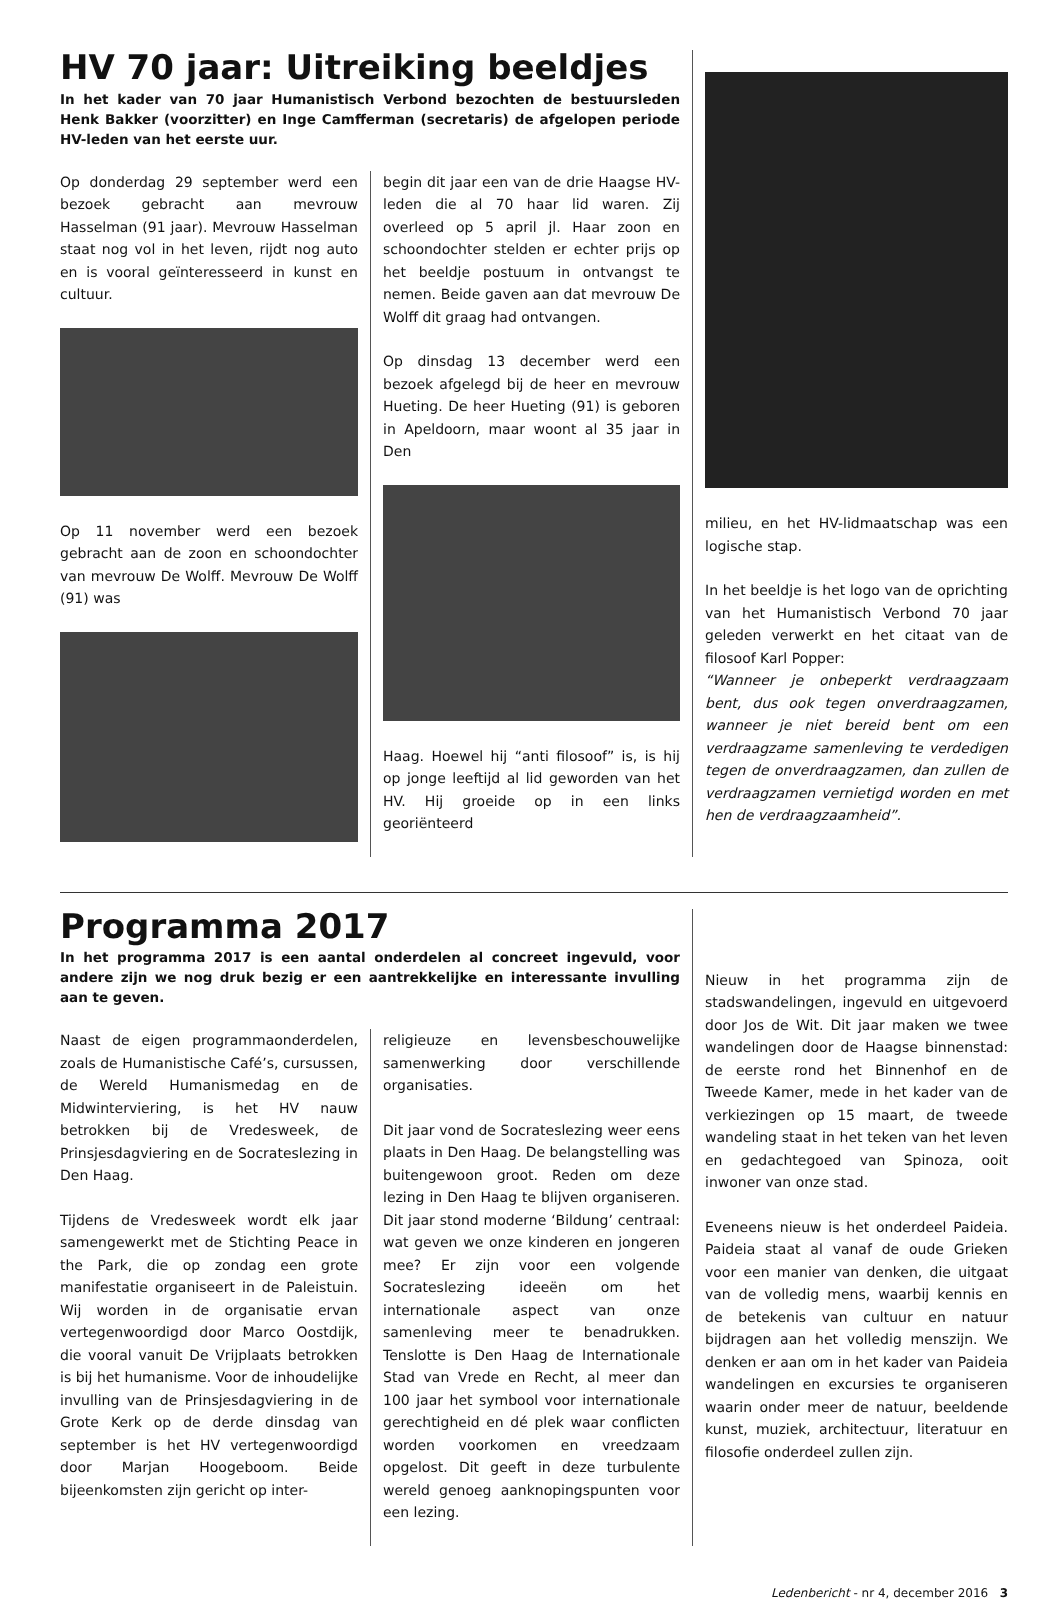HV 70 jaar: Uitreiking beeldjes
In het kader van 70 jaar Humanistisch Verbond bezochten de bestuursleden Henk Bakker (voorzitter) en Inge Camfferman (secretaris) de afgelopen periode HV-leden van het eerste uur.
Op donderdag 29 september werd een bezoek gebracht aan mevrouw Hasselman (91 jaar). Mevrouw Hasselman staat nog vol in het leven, rijdt nog auto en is vooral geïnteresseerd in kunst en cultuur.
Op 11 november werd een bezoek gebracht aan de zoon en schoondochter van mevrouw De Wolff. Mevrouw De Wolff (91) was
begin dit jaar een van de drie Haagse HV-leden die al 70 haar lid waren. Zij overleed op 5 april jl. Haar zoon en schoondochter stelden er echter prijs op het beeldje postuum in ontvangst te nemen. Beide gaven aan dat mevrouw De Wolff dit graag had ontvangen.
Op dinsdag 13 december werd een bezoek afgelegd bij de heer en mevrouw Hueting. De heer Hueting (91) is geboren in Apeldoorn, maar woont al 35 jaar in Den
Haag. Hoewel hij “anti filosoof” is, is hij op jonge leeftijd al lid geworden van het HV. Hij groeide op in een links georiënteerd
milieu, en het HV-lidmaatschap was een logische stap.
In het beeldje is het logo van de oprichting van het Humanistisch Verbond 70 jaar geleden verwerkt en het citaat van de filosoof Karl Popper:
“Wanneer je onbeperkt verdraagzaam bent, dus ook tegen onverdraagzamen, wanneer je niet bereid bent om een verdraagzame samenleving te verdedigen tegen de onverdraagzamen, dan zullen de verdraagzamen vernietigd worden en met hen de verdraagzaamheid”.
Programma 2017
In het programma 2017 is een aantal onderdelen al concreet ingevuld, voor andere zijn we nog druk bezig er een aantrekkelijke en interessante invulling aan te geven.
Naast de eigen programmaonderdelen, zoals de Humanistische Café’s, cursussen, de Wereld Humanismedag en de Midwinterviering, is het HV nauw betrokken bij de Vredesweek, de Prinsjesdagviering en de Socrateslezing in Den Haag.
Tijdens de Vredesweek wordt elk jaar samengewerkt met de Stichting Peace in the Park, die op zondag een grote manifestatie organiseert in de Paleistuin. Wij worden in de organisatie ervan vertegenwoordigd door Marco Oostdijk, die vooral vanuit De Vrijplaats betrokken is bij het humanisme. Voor de inhoudelijke invulling van de Prinsjesdagviering in de Grote Kerk op de derde dinsdag van september is het HV vertegenwoordigd door Marjan Hoogeboom. Beide bijeenkomsten zijn gericht op inter-
religieuze en levensbeschouwelijke samenwerking door verschillende organisaties.
Dit jaar vond de Socrateslezing weer eens plaats in Den Haag. De belangstelling was buitengewoon groot. Reden om deze lezing in Den Haag te blijven organiseren. Dit jaar stond moderne ‘Bildung’ centraal: wat geven we onze kinderen en jongeren mee? Er zijn voor een volgende Socrateslezing ideeën om het internationale aspect van onze samenleving meer te benadrukken. Tenslotte is Den Haag de Internationale Stad van Vrede en Recht, al meer dan 100 jaar het symbool voor internationale gerechtigheid en dé plek waar conflicten worden voorkomen en vreedzaam opgelost. Dit geeft in deze turbulente wereld genoeg aanknopingspunten voor een lezing.
Nieuw in het programma zijn de stadswandelingen, ingevuld en uitgevoerd door Jos de Wit. Dit jaar maken we twee wandelingen door de Haagse binnenstad: de eerste rond het Binnenhof en de Tweede Kamer, mede in het kader van de verkiezingen op 15 maart, de tweede wandeling staat in het teken van het leven en gedachtegoed van Spinoza, ooit inwoner van onze stad.
Eveneens nieuw is het onderdeel Paideia. Paideia staat al vanaf de oude Grieken voor een manier van denken, die uitgaat van de volledig mens, waarbij kennis en de betekenis van cultuur en natuur bijdragen aan het volledig menszijn. We denken er aan om in het kader van Paideia wandelingen en excursies te organiseren waarin onder meer de natuur, beeldende kunst, muziek, architectuur, literatuur en filosofie onderdeel zullen zijn.
Ledenbericht - nr 4, december 2016 3